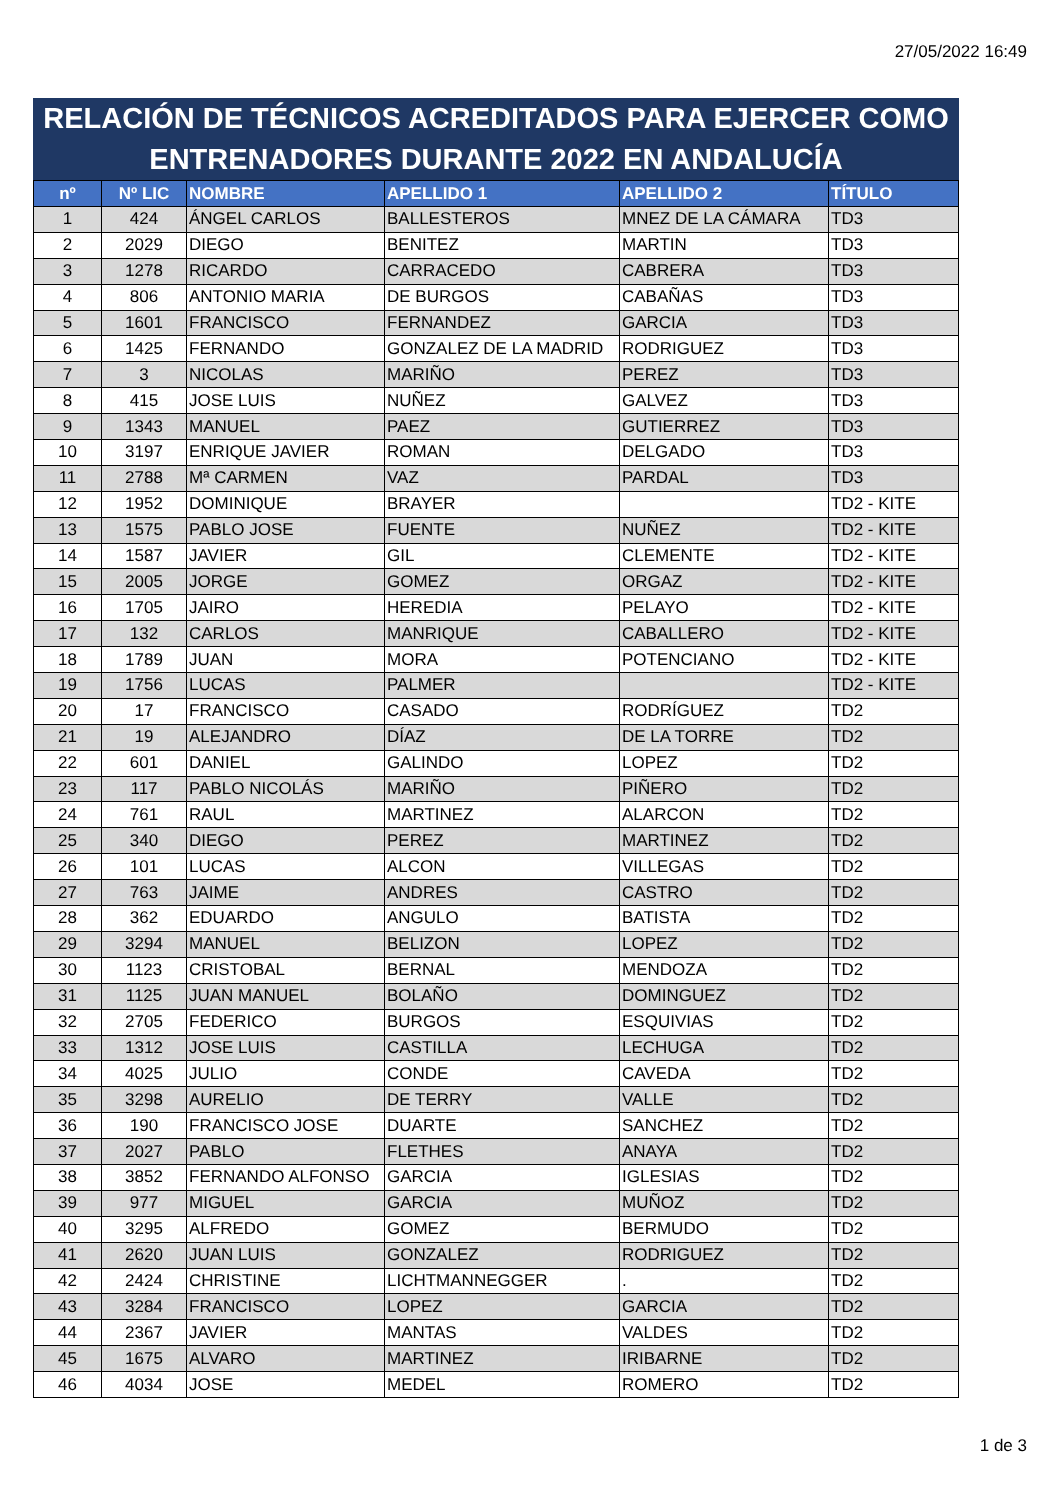27/05/2022 16:49
RELACIÓN DE TÉCNICOS ACREDITADOS PARA EJERCER COMO
ENTRENADORES DURANTE 2022 EN ANDALUCÍA
| nº | Nº LIC | NOMBRE | APELLIDO 1 | APELLIDO 2 | TÍTULO |
| --- | --- | --- | --- | --- | --- |
| 1 | 424 | ÁNGEL CARLOS | BALLESTEROS | MNEZ DE LA CÁMARA | TD3 |
| 2 | 2029 | DIEGO | BENITEZ | MARTIN | TD3 |
| 3 | 1278 | RICARDO | CARRACEDO | CABRERA | TD3 |
| 4 | 806 | ANTONIO MARIA | DE BURGOS | CABAÑAS | TD3 |
| 5 | 1601 | FRANCISCO | FERNANDEZ | GARCIA | TD3 |
| 6 | 1425 | FERNANDO | GONZALEZ DE LA MADRID | RODRIGUEZ | TD3 |
| 7 | 3 | NICOLAS | MARIÑO | PEREZ | TD3 |
| 8 | 415 | JOSE LUIS | NUÑEZ | GALVEZ | TD3 |
| 9 | 1343 | MANUEL | PAEZ | GUTIERREZ | TD3 |
| 10 | 3197 | ENRIQUE JAVIER | ROMAN | DELGADO | TD3 |
| 11 | 2788 | Mª CARMEN | VAZ | PARDAL | TD3 |
| 12 | 1952 | DOMINIQUE | BRAYER | | TD2 - KITE |
| 13 | 1575 | PABLO JOSE | FUENTE | NUÑEZ | TD2 - KITE |
| 14 | 1587 | JAVIER | GIL | CLEMENTE | TD2 - KITE |
| 15 | 2005 | JORGE | GOMEZ | ORGAZ | TD2 - KITE |
| 16 | 1705 | JAIRO | HEREDIA | PELAYO | TD2 - KITE |
| 17 | 132 | CARLOS | MANRIQUE | CABALLERO | TD2 - KITE |
| 18 | 1789 | JUAN | MORA | POTENCIANO | TD2 - KITE |
| 19 | 1756 | LUCAS | PALMER | | TD2 - KITE |
| 20 | 17 | FRANCISCO | CASADO | RODRÍGUEZ | TD2 |
| 21 | 19 | ALEJANDRO | DÍAZ | DE LA TORRE | TD2 |
| 22 | 601 | DANIEL | GALINDO | LOPEZ | TD2 |
| 23 | 117 | PABLO NICOLÁS | MARIÑO | PIÑERO | TD2 |
| 24 | 761 | RAUL | MARTINEZ | ALARCON | TD2 |
| 25 | 340 | DIEGO | PEREZ | MARTINEZ | TD2 |
| 26 | 101 | LUCAS | ALCON | VILLEGAS | TD2 |
| 27 | 763 | JAIME | ANDRES | CASTRO | TD2 |
| 28 | 362 | EDUARDO | ANGULO | BATISTA | TD2 |
| 29 | 3294 | MANUEL | BELIZON | LOPEZ | TD2 |
| 30 | 1123 | CRISTOBAL | BERNAL | MENDOZA | TD2 |
| 31 | 1125 | JUAN MANUEL | BOLAÑO | DOMINGUEZ | TD2 |
| 32 | 2705 | FEDERICO | BURGOS | ESQUIVIAS | TD2 |
| 33 | 1312 | JOSE LUIS | CASTILLA | LECHUGA | TD2 |
| 34 | 4025 | JULIO | CONDE | CAVEDA | TD2 |
| 35 | 3298 | AURELIO | DE TERRY | VALLE | TD2 |
| 36 | 190 | FRANCISCO JOSE | DUARTE | SANCHEZ | TD2 |
| 37 | 2027 | PABLO | FLETHES | ANAYA | TD2 |
| 38 | 3852 | FERNANDO ALFONSO | GARCIA | IGLESIAS | TD2 |
| 39 | 977 | MIGUEL | GARCIA | MUÑOZ | TD2 |
| 40 | 3295 | ALFREDO | GOMEZ | BERMUDO | TD2 |
| 41 | 2620 | JUAN LUIS | GONZALEZ | RODRIGUEZ | TD2 |
| 42 | 2424 | CHRISTINE | LICHTMANNEGGER | . | TD2 |
| 43 | 3284 | FRANCISCO | LOPEZ | GARCIA | TD2 |
| 44 | 2367 | JAVIER | MANTAS | VALDES | TD2 |
| 45 | 1675 | ALVARO | MARTINEZ | IRIBARNE | TD2 |
| 46 | 4034 | JOSE | MEDEL | ROMERO | TD2 |
1 de 3